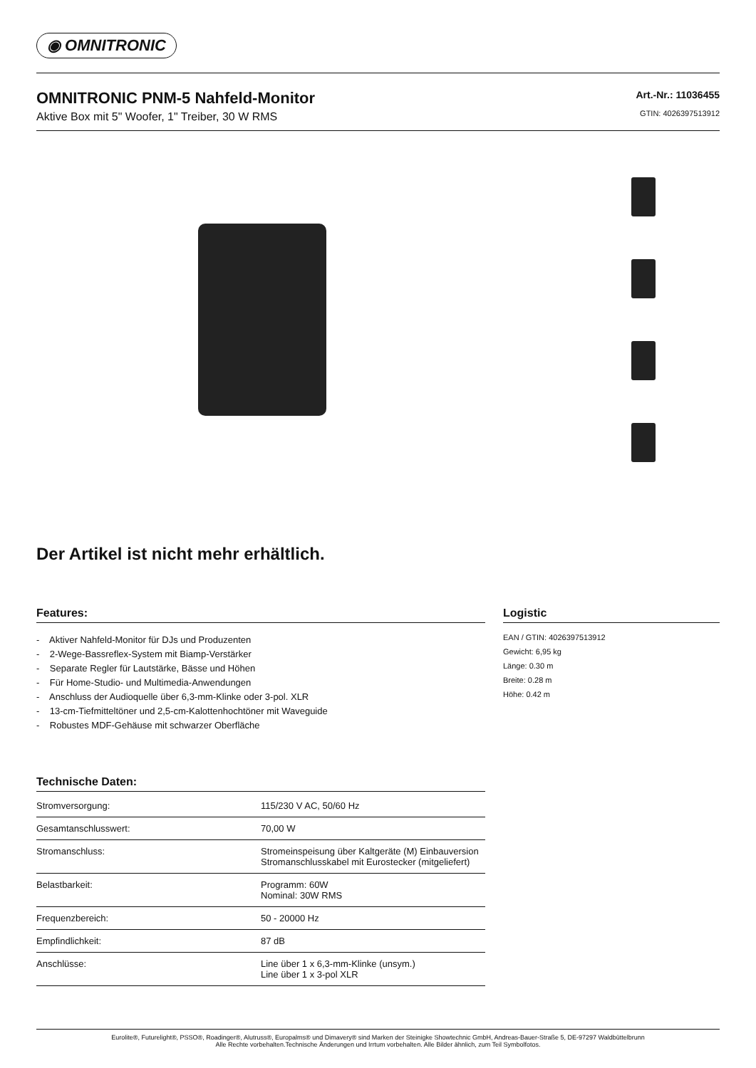◉ OMNITRONIC
OMNITRONIC PNM-5 Nahfeld-Monitor
Aktive Box mit 5" Woofer, 1" Treiber, 30 W RMS
Art.-Nr.: 11036455
GTIN: 4026397513912
Der Artikel ist nicht mehr erhältlich.
Features:
- Aktiver Nahfeld-Monitor für DJs und Produzenten
- 2-Wege-Bassreflex-System mit Biamp-Verstärker
- Separate Regler für Lautstärke, Bässe und Höhen
- Für Home-Studio- und Multimedia-Anwendungen
- Anschluss der Audioquelle über 6,3-mm-Klinke oder 3-pol. XLR
- 13-cm-Tiefmitteltöner und 2,5-cm-Kalottenhochtöner mit Waveguide
- Robustes MDF-Gehäuse mit schwarzer Oberfläche
Technische Daten:
| Stromversorgung: | 115/230 V AC, 50/60 Hz |
| Gesamtanschlusswert: | 70,00 W |
| Stromanschluss: | Stromeinspeisung über Kaltgeräte (M) Einbauversion Stromanschlusskabel mit Eurostecker (mitgeliefert) |
| Belastbarkeit: | Programm: 60W Nominal: 30W RMS |
| Frequenzbereich: | 50 - 20000 Hz |
| Empfindlichkeit: | 87 dB |
| Anschlüsse: | Line über 1 x 6,3-mm-Klinke (unsym.) Line über 1 x 3-pol XLR |
Logistic
EAN / GTIN: 4026397513912
Gewicht: 6,95 kg
Länge: 0.30 m
Breite: 0.28 m
Höhe: 0.42 m
Eurolite®, Futurelight®, PSSO®, Roadinger®, Alutruss®, Europalms® und Dimavery® sind Marken der Steinigke Showtechnic GmbH, Andreas-Bauer-Straße 5, DE-97297 Waldbüttelbrunn
Alle Rechte vorbehalten.Technische Änderungen und Irrtum vorbehalten. Alle Bilder ähnlich, zum Teil Symbolfotos.